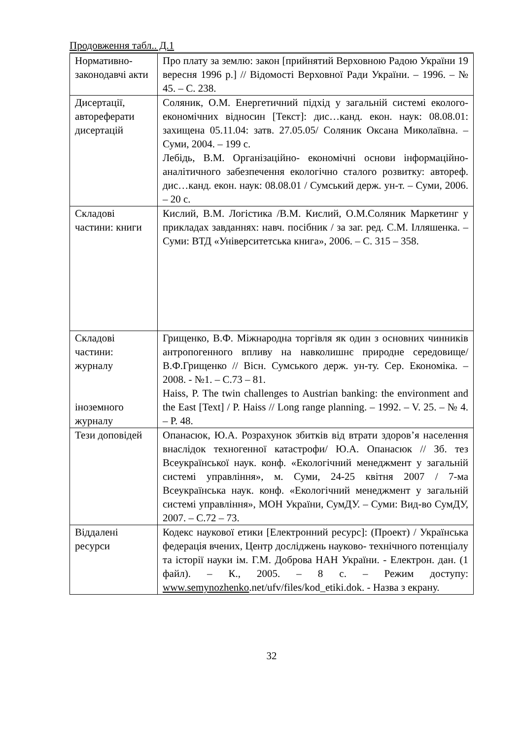Продовження табл.. Д.1
| Нормативно-законодавчі акти | Про плату за землю: закон [прийнятий Верховною Радою України 19 вересня 1996 р.] // Відомості Верховної Ради України. – 1996. – № 45. – С. 238. |
| Дисертації, автореферати дисертацій | Соляник, О.М. Енергетичний підхід у загальній системі еколого-економічних відносин [Текст]: дис…канд. екон. наук: 08.08.01: захищена 05.11.04: затв. 27.05.05/ Соляник Оксана Миколаївна. – Суми, 2004. – 199 с. Лебідь, В.М. Організаційно- економічні основи інформаційно- аналітичного забезпечення екологічно сталого розвитку: автореф. дис…канд. екон. наук: 08.08.01 / Сумський держ. ун-т. – Суми, 2006. – 20 с. |
| Складові частини: книги | Кислий, В.М. Логістика /В.М. Кислий, О.М.Соляник Маркетинг у прикладах завданнях: навч. посібник / за заг. ред. С.М. Ілляшенка. – Суми: ВТД «Університетська книга», 2006. – С. 315 – 358. |
| Складові частини: журналу іноземного журналу | Грищенко, В.Ф. Міжнародна торгівля як один з основних чинників антропогенного впливу на навколишнє природне середовище/ В.Ф.Грищенко // Вісн. Сумського держ. ун-ту. Сер. Економіка. – 2008. - №1. – С.73 – 81. Haiss, P. The twin challenges to Austrian banking: the environment and the East [Text] / P. Haiss // Long range planning. – 1992. – V. 25. – № 4. – P. 48. |
| Тези доповідей | Опанасюк, Ю.А. Розрахунок збитків від втрати здоров’я населення внаслідок техногенної катастрофи/ Ю.А. Опанасюк // Зб. тез Всеукраїнської наук. конф. «Екологічний менеджмент у загальній системі управління», м. Суми, 24-25 квітня 2007 / 7-ма Всеукраїнська наук. конф. «Екологічний менеджмент у загальній системі управління», МОН України, СумДУ. – Суми: Вид-во СумДУ, 2007. – С.72 – 73. |
| Віддалені ресурси | Кодекс наукової етики [Електронний ресурс]: (Проект) / Українська федерація вчених, Центр досліджень науково- технічного потенціалу та історії науки ім. Г.М. Доброва НАН України. - Електрон. дан. (1 файл). – К., 2005. – 8 с. – Режим доступу: www.semynozhenko .net/ufv/files/kod_etiki.dok. - Назва з екрану. |
32